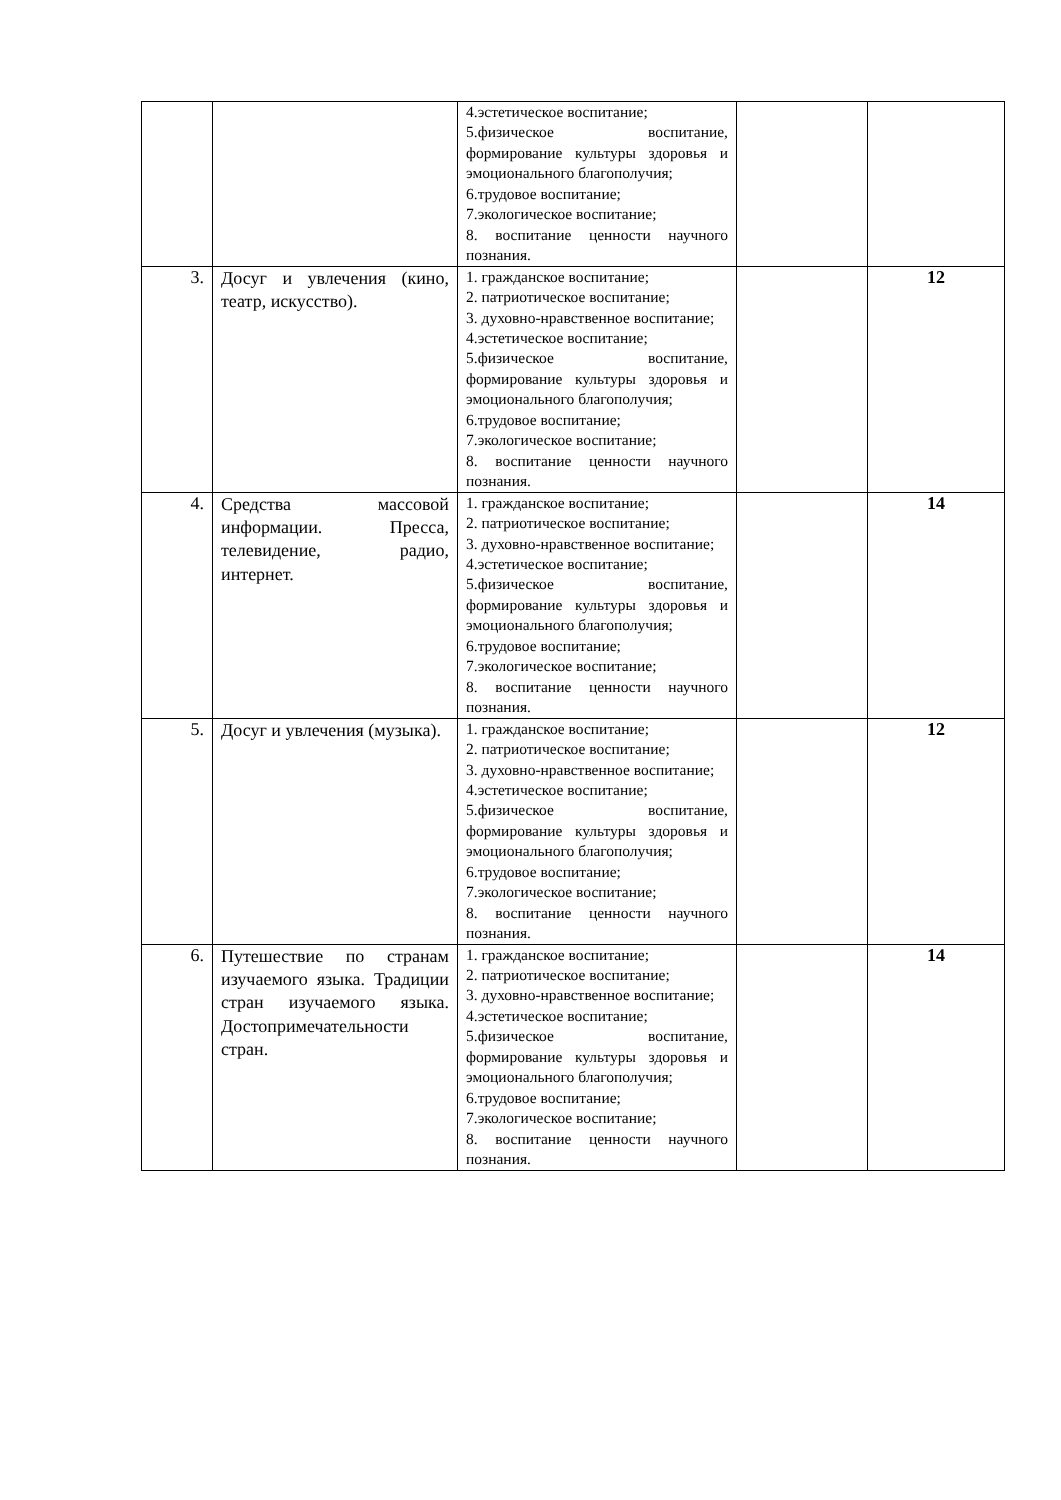| | | 4.эстетическое воспитание; 5.физическое воспитание, формирование культуры здоровья и эмоционального благополучия; 6.трудовое воспитание; 7.экологическое воспитание; 8. воспитание ценности научного познания. | | |
| 3. | Досуг и увлечения (кино, театр, искусство). | 1. гражданское воспитание; 2. патриотическое воспитание; 3. духовно-нравственное воспитание; 4.эстетическое воспитание; 5.физическое воспитание, формирование культуры здоровья и эмоционального благополучия; 6.трудовое воспитание; 7.экологическое воспитание; 8. воспитание ценности научного познания. | | 12 |
| 4. | Средства массовой информации. Пресса, телевидение, радио, интернет. | 1. гражданское воспитание; 2. патриотическое воспитание; 3. духовно-нравственное воспитание; 4.эстетическое воспитание; 5.физическое воспитание, формирование культуры здоровья и эмоционального благополучия; 6.трудовое воспитание; 7.экологическое воспитание; 8. воспитание ценности научного познания. | | 14 |
| 5. | Досуг и увлечения (музыка). | 1. гражданское воспитание; 2. патриотическое воспитание; 3. духовно-нравственное воспитание; 4.эстетическое воспитание; 5.физическое воспитание, формирование культуры здоровья и эмоционального благополучия; 6.трудовое воспитание; 7.экологическое воспитание; 8. воспитание ценности научного познания. | | 12 |
| 6. | Путешествие по странам изучаемого языка. Традиции стран изучаемого языка. Достопримечательности стран. | 1. гражданское воспитание; 2. патриотическое воспитание; 3. духовно-нравственное воспитание; 4.эстетическое воспитание; 5.физическое воспитание, формирование культуры здоровья и эмоционального благополучия; 6.трудовое воспитание; 7.экологическое воспитание; 8. воспитание ценности научного познания. | | 14 |